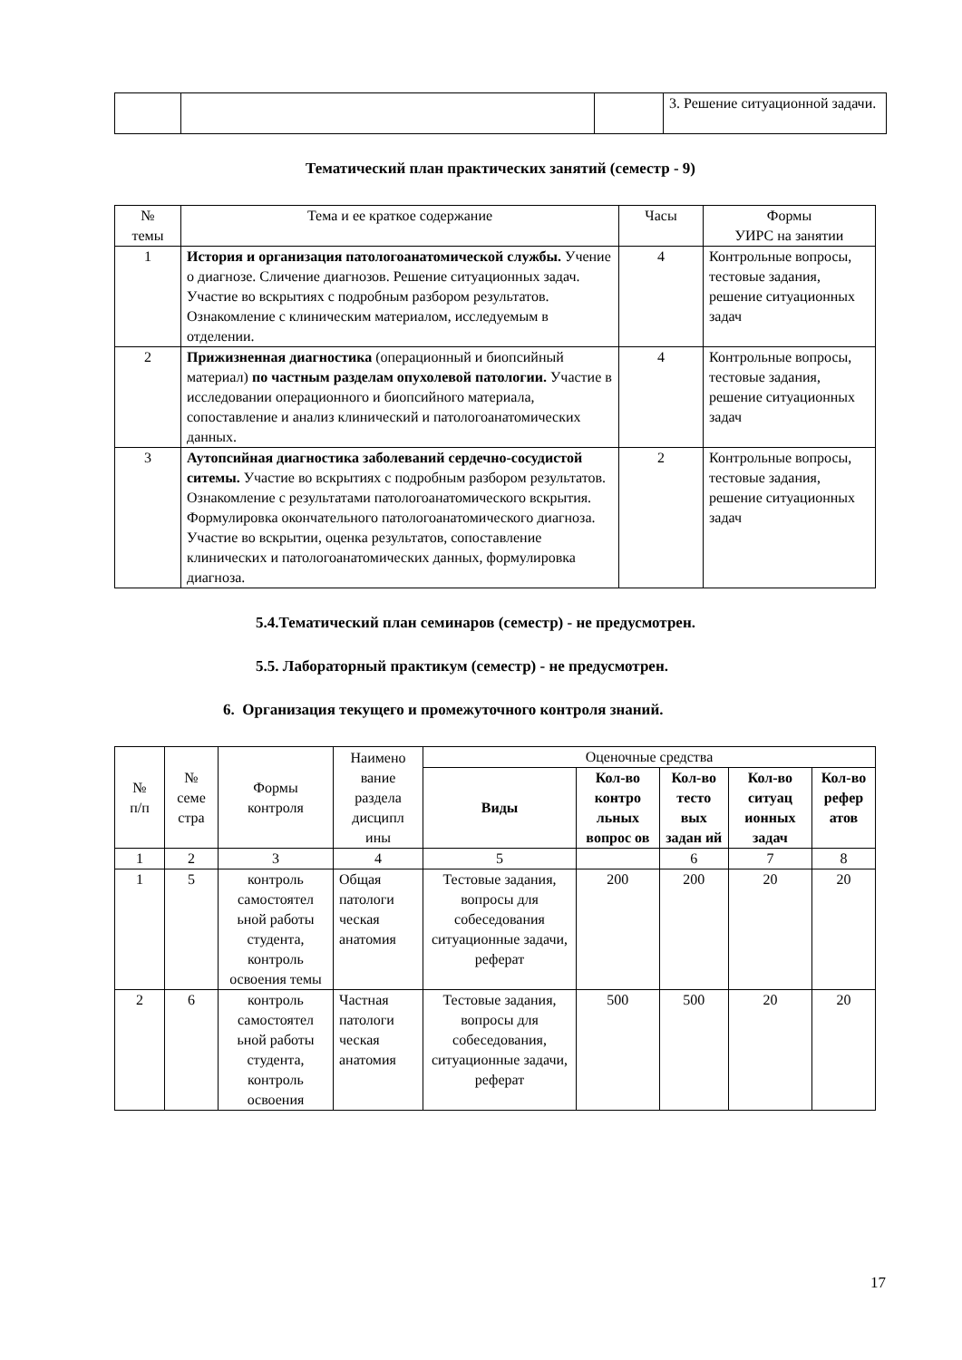| | | | 3. Решение ситуационной задачи. |
Тематический план практических занятий (семестр - 9)
| № темы | Тема и ее краткое содержание | Часы | Формы УИРС на занятии |
| --- | --- | --- | --- |
| 1 | История и организация патологоанатомической службы. Учение о диагнозе. Сличение диагнозов. Решение ситуационных задач. Участие во вскрытиях с подробным разбором результатов. Ознакомление с клиническим материалом, исследуемым в отделении. | 4 | Контрольные вопросы, тестовые задания, решение ситуационных задач |
| 2 | Прижизненная диагностика (операционный и биопсийный материал) по частным разделам опухолевой патологии. Участие в исследовании операционного и биопсийного материала, сопоставление и анализ клинический и патологоанатомических данных. | 4 | Контрольные вопросы, тестовые задания, решение ситуационных задач |
| 3 | Аутопсийная диагностика заболеваний сердечно-сосудистой ситемы. Участие во вскрытиях с подробным разбором результатов. Ознакомление с результатами патологоанатомического вскрытия. Формулировка окончательного патологоанатомического диагноза. Участие во вскрытии, оценка результатов, сопоставление клинических и патологоанатомических данных, формулировка диагноза. | 2 | Контрольные вопросы, тестовые задания, решение ситуационных задач |
5.4.Тематический план семинаров (семестр) - не предусмотрен.
5.5. Лабораторный практикум (семестр) - не предусмотрен.
6. Организация текущего и промежуточного контроля знаний.
| № п/п | № семе стра | Формы контроля | Наимено вание раздела дисципл ины | Оценочные средства | | | | |
| --- | --- | --- | --- | --- | --- | --- | --- | --- |
| | | | | Виды | Кол-во контро льных вопрос ов | Кол-во тесто вых задан ий | Кол-во ситуац ионных задач | Кол-во рефер атов |
| 1 | 2 | 3 | 4 | 5 | | 6 | 7 | 8 |
| 1 | 5 | контроль самостоятел ьной работы студента, контроль освоения темы | Общая патологи ческая анатомия | Тестовые задания, вопросы для собеседования ситуационные задачи, реферат | 200 | 200 | 20 | 20 |
| 2 | 6 | контроль самостоятел ьной работы студента, контроль освоения | Частная патологи ческая анатомия | Тестовые задания, вопросы для собеседования, ситуационные задачи, реферат | 500 | 500 | 20 | 20 |
17